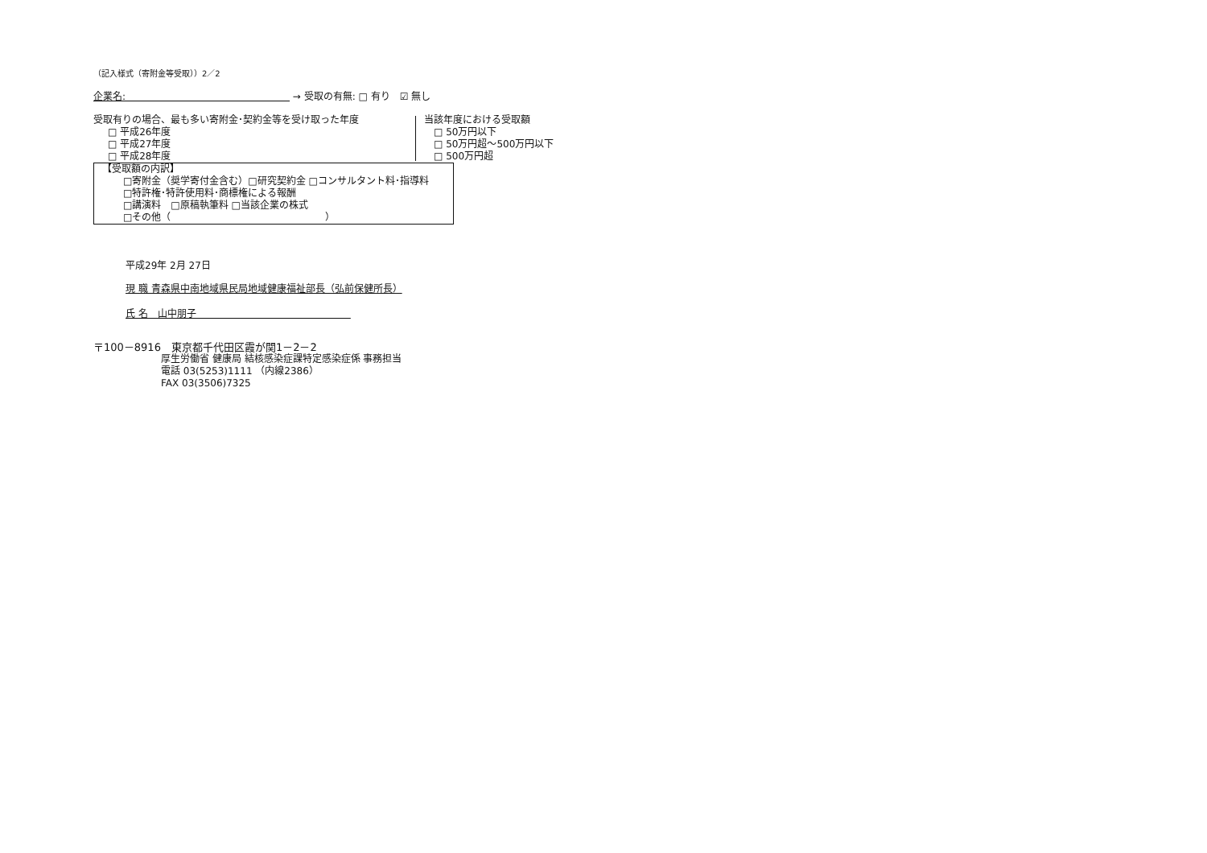（記入様式（寄附金等受取））2／2
企業名:　　　　　　　　　　　　　　　　　 → 受取の有無: □ 有り　☑ 無し
受取有りの場合、最も多い寄附金･契約金等を受け取った年度
□ 平成26年度
□ 平成27年度
□ 平成28年度
当該年度における受取額
□ 50万円以下
□ 50万円超～500万円以下
□ 500万円超
【受取額の内訳】
□寄附金（奨学寄付金含む）□研究契約金 □コンサルタント料･指導料
□特許権･特許使用料･商標権による報酬
□講演料　□原稿執筆料 □当該企業の株式
□その他（　　　　　　　　　　　　　　　　）
平成29年 2月 27日
現 職 青森県中南地域県民局地域健康福祉部長（弘前保健所長）
氏 名　山中朋子　　　　　　　　　　　　　　　　
〒100－8916　東京都千代田区霞が関1－2－2
厚生労働省 健康局 結核感染症課特定感染症係 事務担当
電話 03(5253)1111 （内線2386）
FAX 03(3506)7325